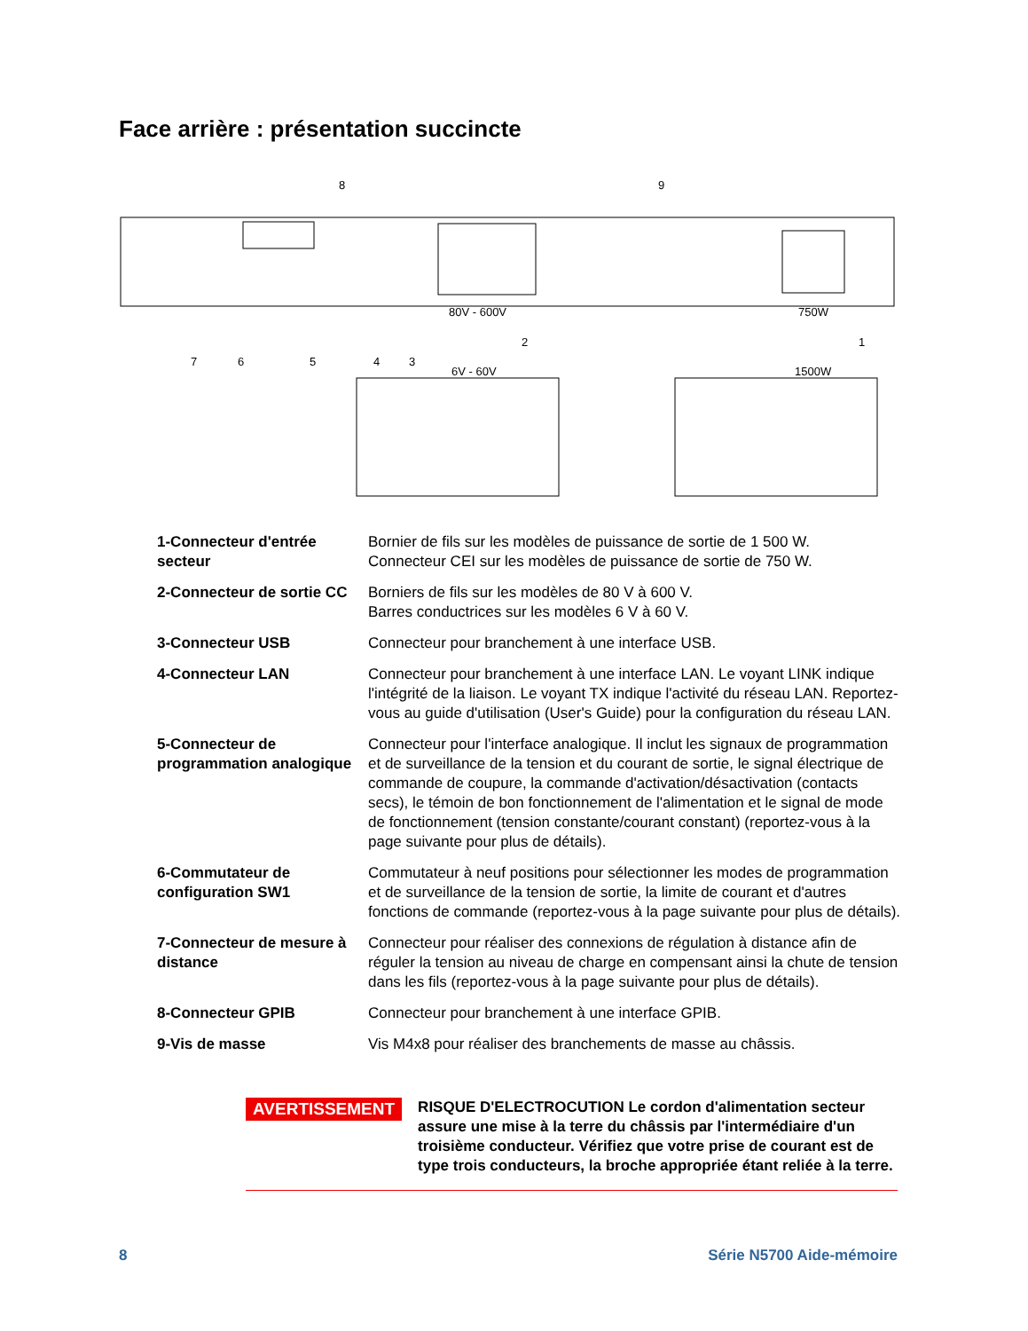Face arrière : présentation succincte
80V - 600V
750W
6V - 60V
1500W
8
9
7
6
5
4
3
2
1
1-Connecteur d'entrée secteur
Bornier de fils sur les modèles de puissance de sortie de 1 500 W.
Connecteur CEI sur les modèles de puissance de sortie de 750 W.
2-Connecteur de sortie CC
Borniers de fils sur les modèles de 80 V à 600 V.
Barres conductrices sur les modèles 6 V à 60 V.
3-Connecteur USB Connecteur pour branchement à une interface USB.
4-Connecteur LAN Connecteur pour branchement à une interface LAN. Le voyant LINK indique l'intégrité de la liaison. Le voyant TX indique l'activité du réseau LAN. Reportez-vous au guide d'utilisation (User's Guide) pour la configuration du réseau LAN.
5-Connecteur de programmation analogique
Connecteur pour l'interface analogique. Il inclut les signaux de programmation et de surveillance de la tension et du courant de sortie, le signal électrique de commande de coupure, la commande d'activation/désactivation (contacts secs), le témoin de bon fonctionnement de l'alimentation et le signal de mode de fonctionnement (tension constante/courant constant) (reportez-vous à la page suivante pour plus de détails).
6-Commutateur de configuration SW1
Commutateur à neuf positions pour sélectionner les modes de programmation et de surveillance de la tension de sortie, la limite de courant et d'autres fonctions de commande (reportez-vous à la page suivante pour plus de détails).
7-Connecteur de mesure à distance
Connecteur pour réaliser des connexions de régulation à distance afin de réguler la tension au niveau de charge en compensant ainsi la chute de tension dans les fils (reportez-vous à la page suivante pour plus de détails).
8-Connecteur GPIB Connecteur pour branchement à une interface GPIB.
9-Vis de masse Vis M4x8 pour réaliser des branchements de masse au châssis.
AVERTISSEMENT
RISQUE D'ELECTROCUTION Le cordon d'alimentation secteur assure une mise à la terre du châssis par l'intermédiaire d'un troisième conducteur. Vérifiez que votre prise de courant est de type trois conducteurs, la broche appropriée étant reliée à la terre.
8 Série N5700 Aide-mémoire